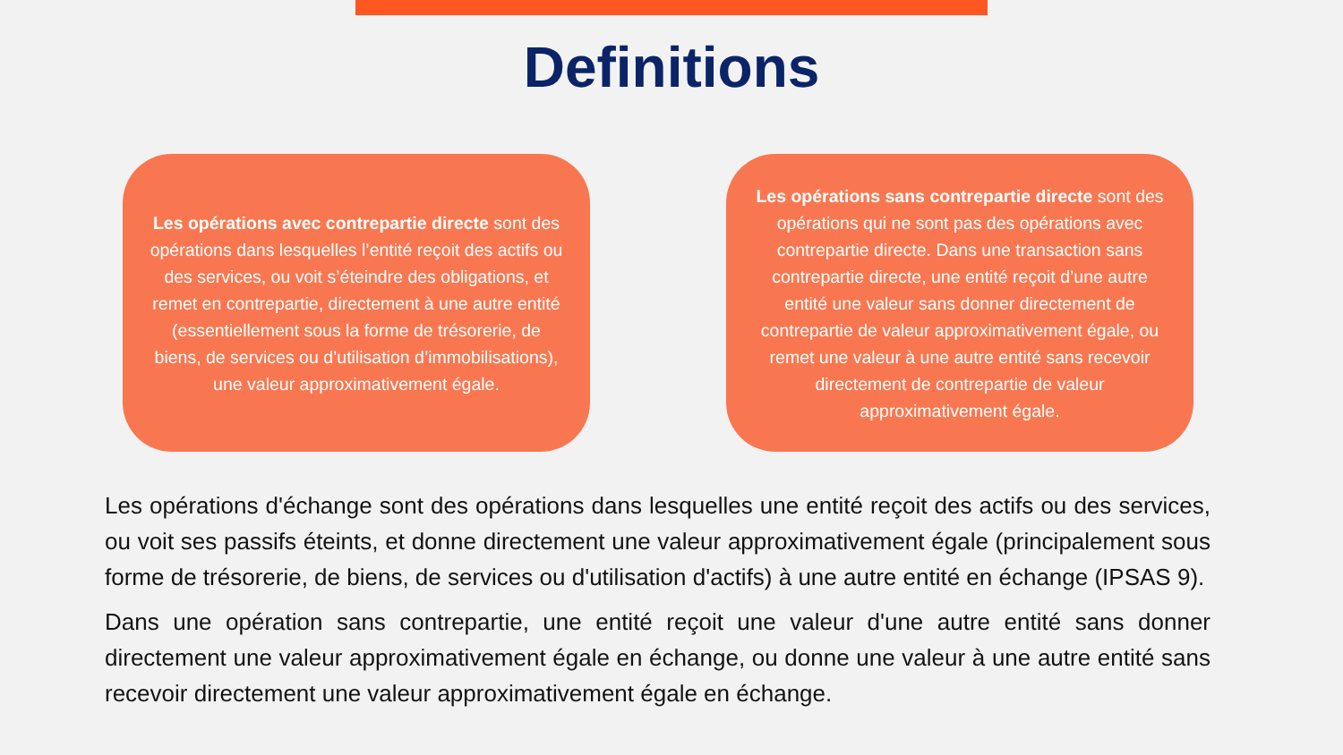Definitions
Les opérations avec contrepartie directe sont des opérations dans lesquelles l’entité reçoit des actifs ou des services, ou voit s’éteindre des obligations, et remet en contrepartie, directement à une autre entité (essentiellement sous la forme de trésorerie, de biens, de services ou d’utilisation d’immobilisations), une valeur approximativement égale.
Les opérations sans contrepartie directe sont des opérations qui ne sont pas des opérations avec contrepartie directe. Dans une transaction sans contrepartie directe, une entité reçoit d’une autre entité une valeur sans donner directement de contrepartie de valeur approximativement égale, ou remet une valeur à une autre entité sans recevoir directement de contrepartie de valeur approximativement égale.
Les opérations d'échange sont des opérations dans lesquelles une entité reçoit des actifs ou des services, ou voit ses passifs éteints, et donne directement une valeur approximativement égale (principalement sous forme de trésorerie, de biens, de services ou d'utilisation d'actifs) à une autre entité en échange (IPSAS 9).
Dans une opération sans contrepartie, une entité reçoit une valeur d'une autre entité sans donner directement une valeur approximativement égale en échange, ou donne une valeur à une autre entité sans recevoir directement une valeur approximativement égale en échange.